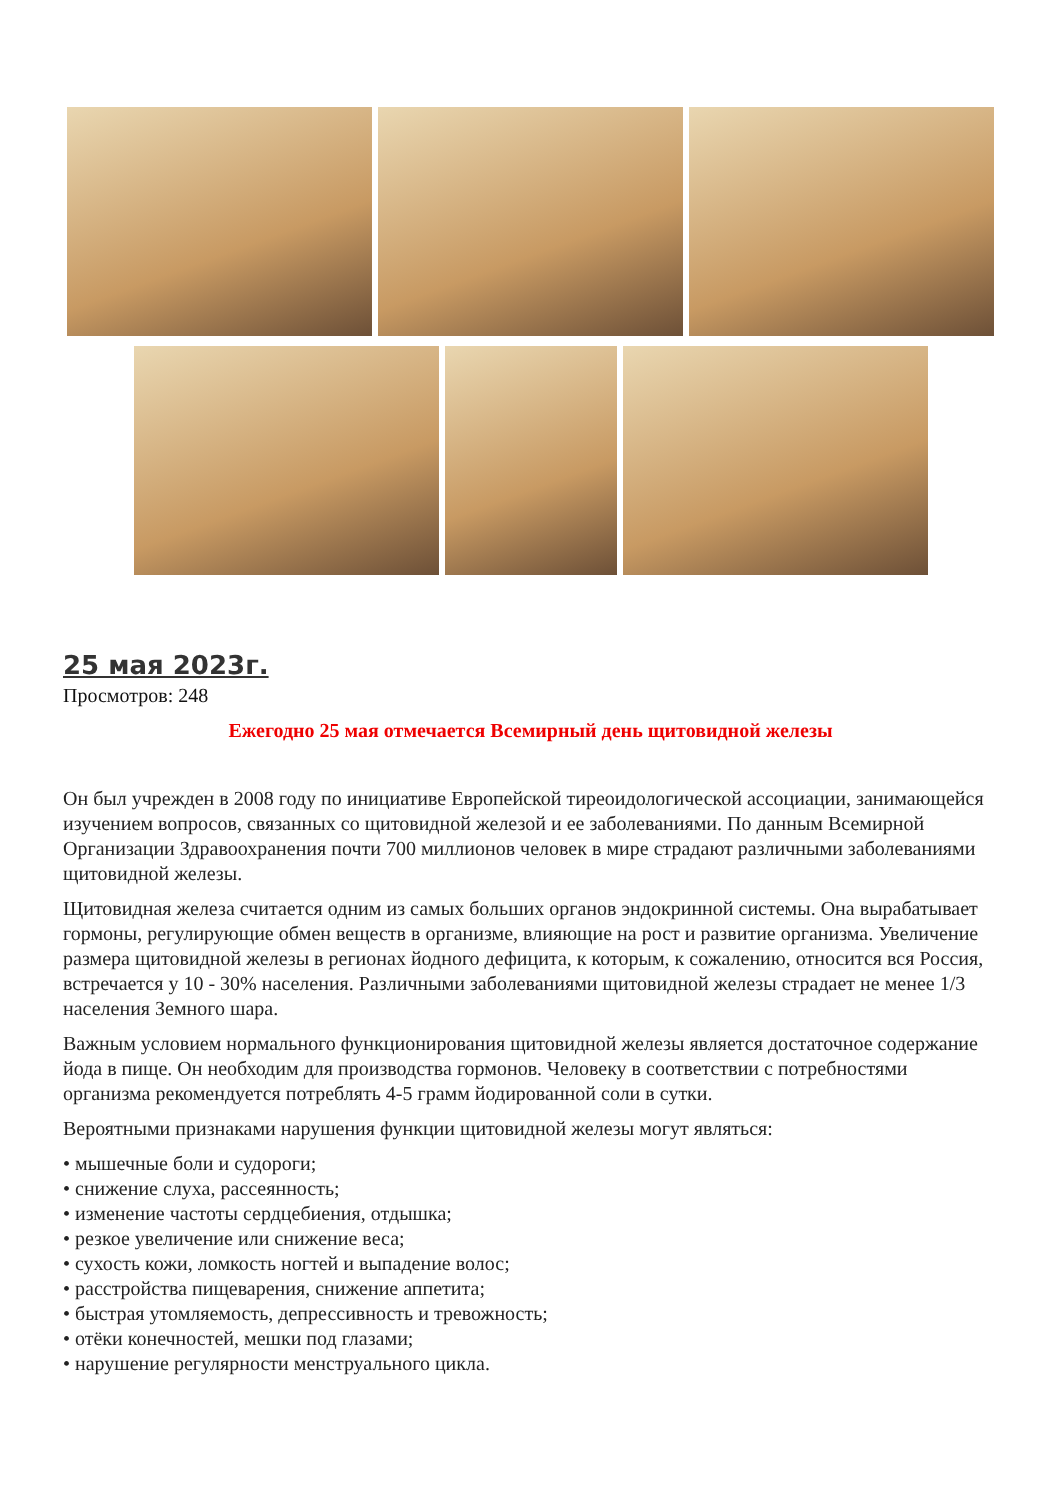25 мая 2023г.
Просмотров: 248
Ежегодно 25 мая отмечается Всемирный день щитовидной железы
Он был учрежден в 2008 году по инициативе Европейской тиреоидологической ассоциации, занимающейся изучением вопросов, связанных со щитовидной железой и ее заболеваниями. По данным Всемирной Организации Здравоохранения почти 700 миллионов человек в мире страдают различными заболеваниями щитовидной железы.
Щитовидная железа считается одним из самых больших органов эндокринной системы. Она вырабатывает гормоны, регулирующие обмен веществ в организме, влияющие на рост и развитие организма. Увеличение размера щитовидной железы в регионах йодного дефицита, к которым, к сожалению, относится вся Россия, встречается у 10 - 30% населения. Различными заболеваниями щитовидной железы страдает не менее 1/3 населения Земного шара.
Важным условием нормального функционирования щитовидной железы является достаточное содержание йода в пище. Он необходим для производства гормонов. Человеку в соответствии с потребностями организма рекомендуется потреблять 4-5 грамм йодированной соли в сутки.
Вероятными признаками нарушения функции щитовидной железы могут являться:
• мышечные боли и судороги;
• снижение слуха, рассеянность;
• изменение частоты сердцебиения, отдышка;
• резкое увеличение или снижение веса;
• сухость кожи, ломкость ногтей и выпадение волос;
• расстройства пищеварения, снижение аппетита;
• быстрая утомляемость, депрессивность и тревожность;
• отёки конечностей, мешки под глазами;
• нарушение регулярности менструального цикла.